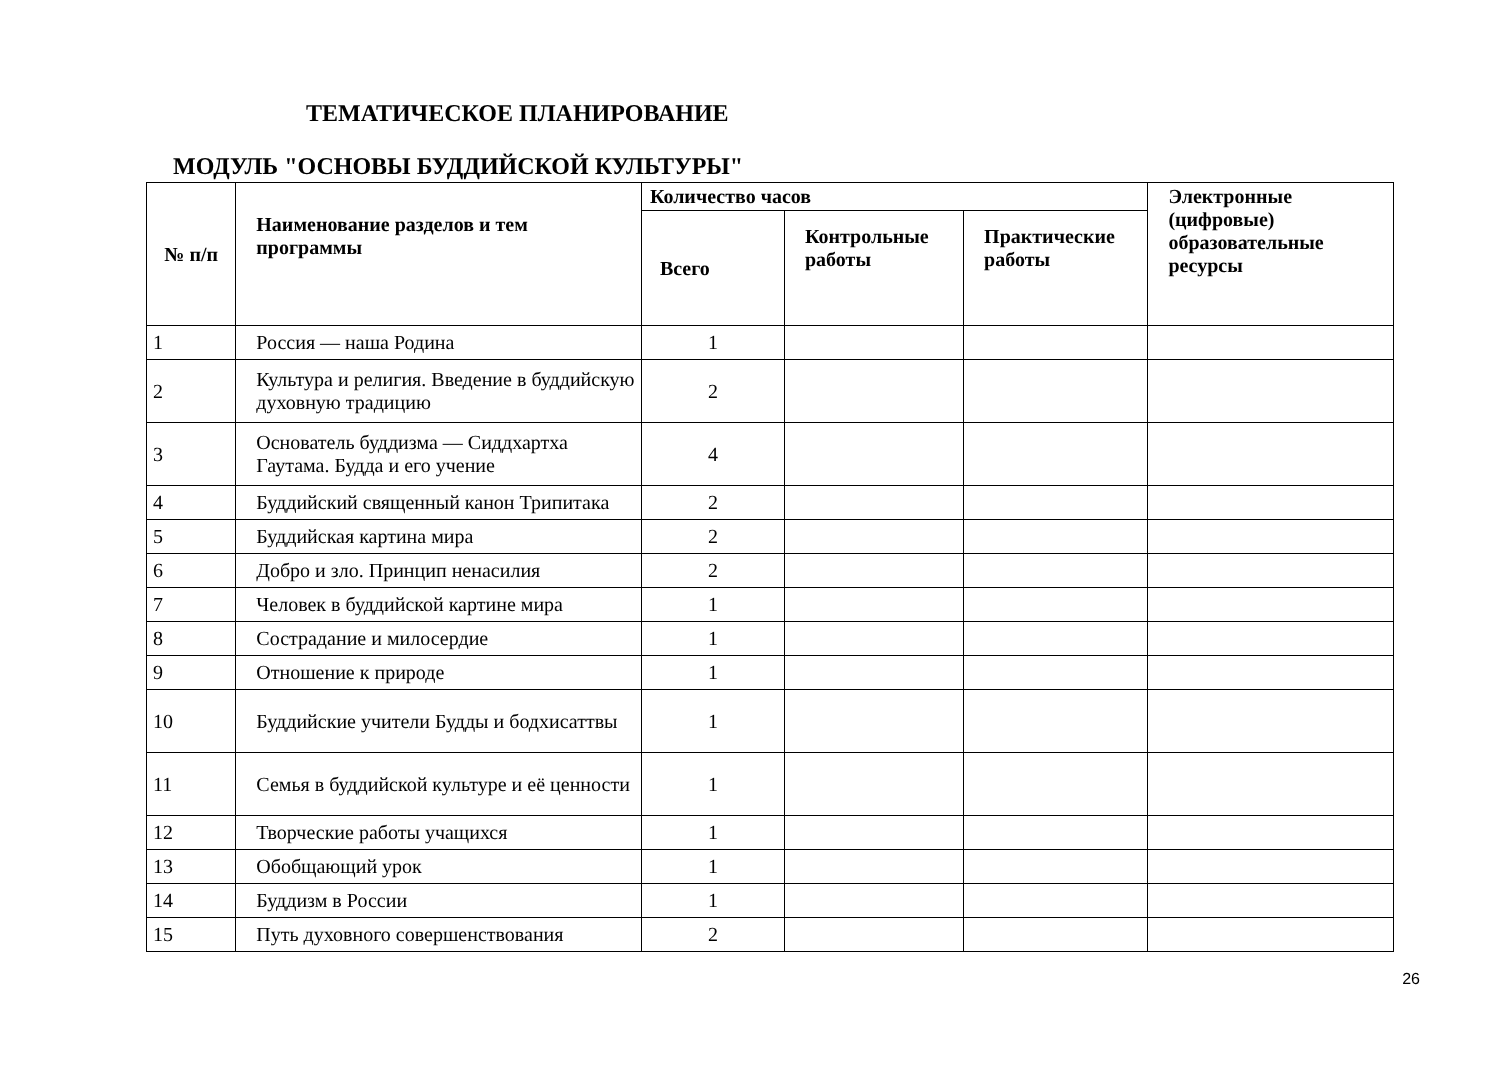ТЕМАТИЧЕСКОЕ ПЛАНИРОВАНИЕ
МОДУЛЬ "ОСНОВЫ БУДДИЙСКОЙ КУЛЬТУРЫ"
| № п/п | Наименование разделов и тем программы | Количество часов | | | Электронные (цифровые) образовательные ресурсы |
| --- | --- | --- | --- | --- | --- |
| | | Всего | Контрольные работы | Практические работы | |
| 1 | Россия — наша Родина | 1 | | | |
| 2 | Культура и религия. Введение в буддийскую духовную традицию | 2 | | | |
| 3 | Основатель буддизма — Сиддхартха Гаутама. Будда и его учение | 4 | | | |
| 4 | Буддийский священный канон Трипитака | 2 | | | |
| 5 | Буддийская картина мира | 2 | | | |
| 6 | Добро и зло. Принцип ненасилия | 2 | | | |
| 7 | Человек в буддийской картине мира | 1 | | | |
| 8 | Сострадание и милосердие | 1 | | | |
| 9 | Отношение к природе | 1 | | | |
| 10 | Буддийские учители Будды и бодхисаттвы | 1 | | | |
| 11 | Семья в буддийской культуре и её ценности | 1 | | | |
| 12 | Творческие работы учащихся | 1 | | | |
| 13 | Обобщающий урок | 1 | | | |
| 14 | Буддизм в России | 1 | | | |
| 15 | Путь духовного совершенствования | 2 | | | |
26